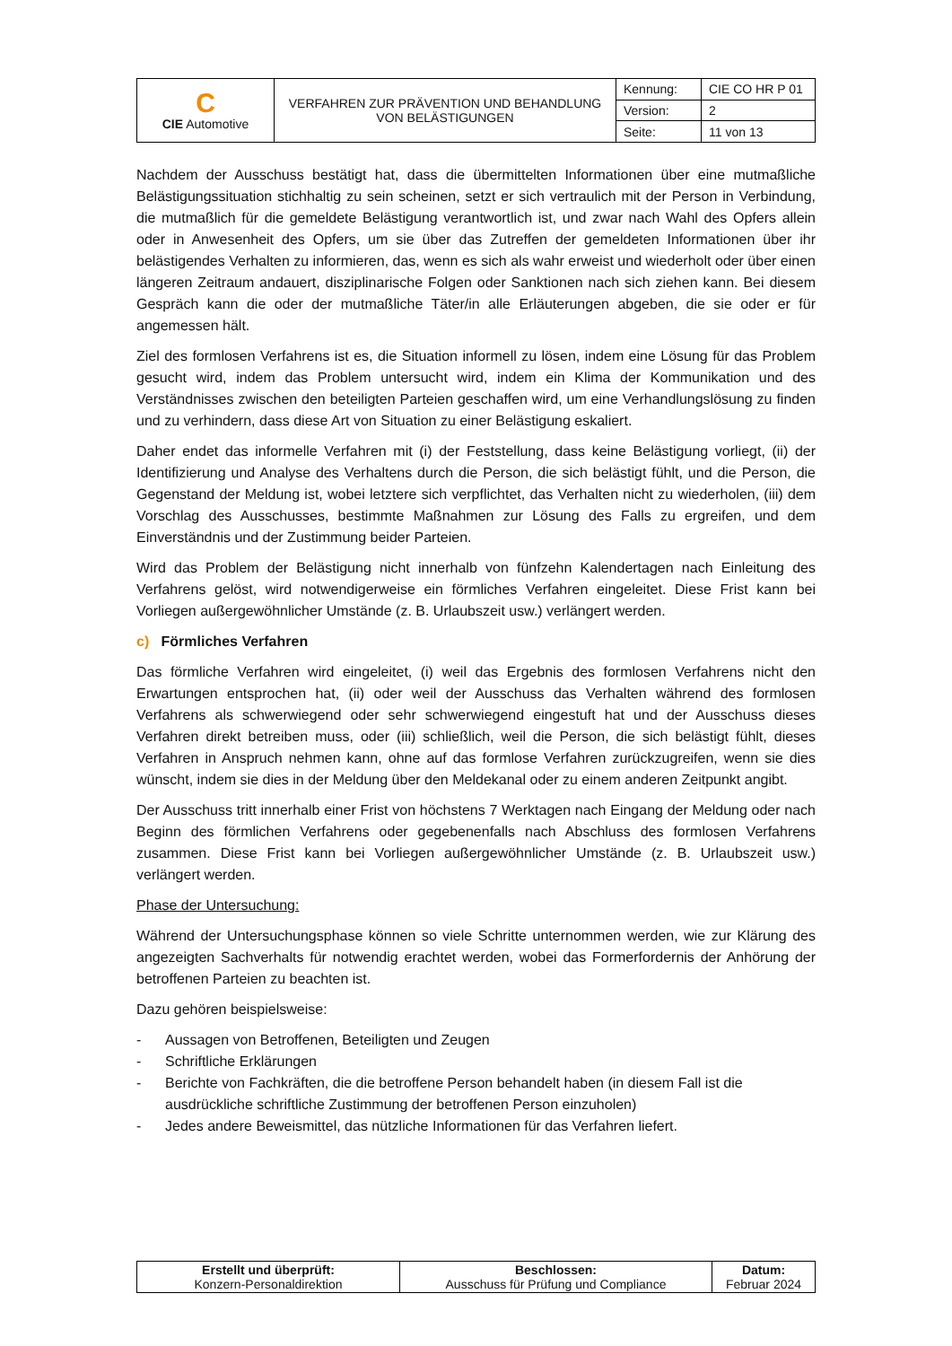| C CIE Automotive | VERFAHREN ZUR PRÄVENTION UND BEHANDLUNG VON BELÄSTIGUNGEN | Kennung: | CIE CO HR P 01 |
| | | Version: | 2 |
| | | Seite: | 11 von 13 |
Nachdem der Ausschuss bestätigt hat, dass die übermittelten Informationen über eine mutmaßliche Belästigungssituation stichhaltig zu sein scheinen, setzt er sich vertraulich mit der Person in Verbindung, die mutmaßlich für die gemeldete Belästigung verantwortlich ist, und zwar nach Wahl des Opfers allein oder in Anwesenheit des Opfers, um sie über das Zutreffen der gemeldeten Informationen über ihr belästigendes Verhalten zu informieren, das, wenn es sich als wahr erweist und wiederholt oder über einen längeren Zeitraum andauert, disziplinarische Folgen oder Sanktionen nach sich ziehen kann. Bei diesem Gespräch kann die oder der mutmaßliche Täter/in alle Erläuterungen abgeben, die sie oder er für angemessen hält.
Ziel des formlosen Verfahrens ist es, die Situation informell zu lösen, indem eine Lösung für das Problem gesucht wird, indem das Problem untersucht wird, indem ein Klima der Kommunikation und des Verständnisses zwischen den beteiligten Parteien geschaffen wird, um eine Verhandlungslösung zu finden und zu verhindern, dass diese Art von Situation zu einer Belästigung eskaliert.
Daher endet das informelle Verfahren mit (i) der Feststellung, dass keine Belästigung vorliegt, (ii) der Identifizierung und Analyse des Verhaltens durch die Person, die sich belästigt fühlt, und die Person, die Gegenstand der Meldung ist, wobei letztere sich verpflichtet, das Verhalten nicht zu wiederholen, (iii) dem Vorschlag des Ausschusses, bestimmte Maßnahmen zur Lösung des Falls zu ergreifen, und dem Einverständnis und der Zustimmung beider Parteien.
Wird das Problem der Belästigung nicht innerhalb von fünfzehn Kalendertagen nach Einleitung des Verfahrens gelöst, wird notwendigerweise ein förmliches Verfahren eingeleitet. Diese Frist kann bei Vorliegen außergewöhnlicher Umstände (z. B. Urlaubszeit usw.) verlängert werden.
c) Förmliches Verfahren
Das förmliche Verfahren wird eingeleitet, (i) weil das Ergebnis des formlosen Verfahrens nicht den Erwartungen entsprochen hat, (ii) oder weil der Ausschuss das Verhalten während des formlosen Verfahrens als schwerwiegend oder sehr schwerwiegend eingestuft hat und der Ausschuss dieses Verfahren direkt betreiben muss, oder (iii) schließlich, weil die Person, die sich belästigt fühlt, dieses Verfahren in Anspruch nehmen kann, ohne auf das formlose Verfahren zurückzugreifen, wenn sie dies wünscht, indem sie dies in der Meldung über den Meldekanal oder zu einem anderen Zeitpunkt angibt.
Der Ausschuss tritt innerhalb einer Frist von höchstens 7 Werktagen nach Eingang der Meldung oder nach Beginn des förmlichen Verfahrens oder gegebenenfalls nach Abschluss des formlosen Verfahrens zusammen. Diese Frist kann bei Vorliegen außergewöhnlicher Umstände (z. B. Urlaubszeit usw.) verlängert werden.
Phase der Untersuchung:
Während der Untersuchungsphase können so viele Schritte unternommen werden, wie zur Klärung des angezeigten Sachverhalts für notwendig erachtet werden, wobei das Formerfordernis der Anhörung der betroffenen Parteien zu beachten ist.
Dazu gehören beispielsweise:
- Aussagen von Betroffenen, Beteiligten und Zeugen
- Schriftliche Erklärungen
- Berichte von Fachkräften, die die betroffene Person behandelt haben (in diesem Fall ist die ausdrückliche schriftliche Zustimmung der betroffenen Person einzuholen)
- Jedes andere Beweismittel, das nützliche Informationen für das Verfahren liefert.
| Erstellt und überprüft: Konzern-Personaldirektion | Beschlossen: Ausschuss für Prüfung und Compliance | Datum: Februar 2024 |